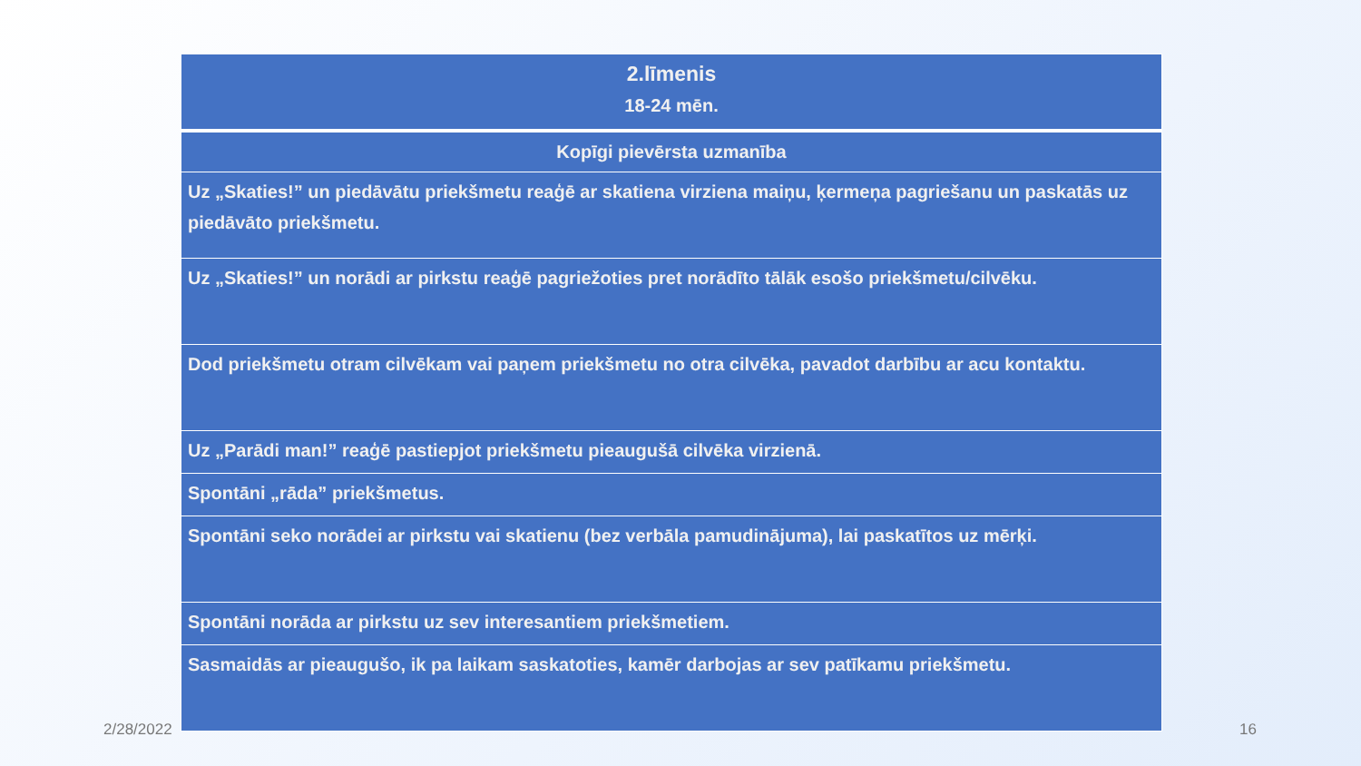| 2.līmenis 18-24 mēn. |
| Kopīgi pievērsta uzmanība |
| Uz „Skaties!” un piedāvātu priekšmetu reaģē ar skatiena virziena maiņu, ķermeņa pagriešanu un paskatās uz piedāvāto priekšmetu. |
| Uz „Skaties!” un norādi ar pirkstu reaģē pagriežoties pret norādīto tālāk esošo priekšmetu/cilvēku. |
| Dod priekšmetu otram cilvēkam vai paņem priekšmetu no otra cilvēka, pavadot darbību ar acu kontaktu. |
| Uz „Parādi man!” reaģē pastiepjot priekšmetu pieaugušā cilvēka virzienā. |
| Spontāni „rāda” priekšmetus. |
| Spontāni seko norādei ar pirkstu vai skatienu (bez verbāla pamudinājuma), lai paskatītos uz mērķi. |
| Spontāni norāda ar pirkstu uz sev interesantiem priekšmetiem. |
| Sasmaidās ar pieaugušo, ik pa laikam saskatoties, kamēr darbojas ar sev patīkamu priekšmetu. |
2/28/2022 16